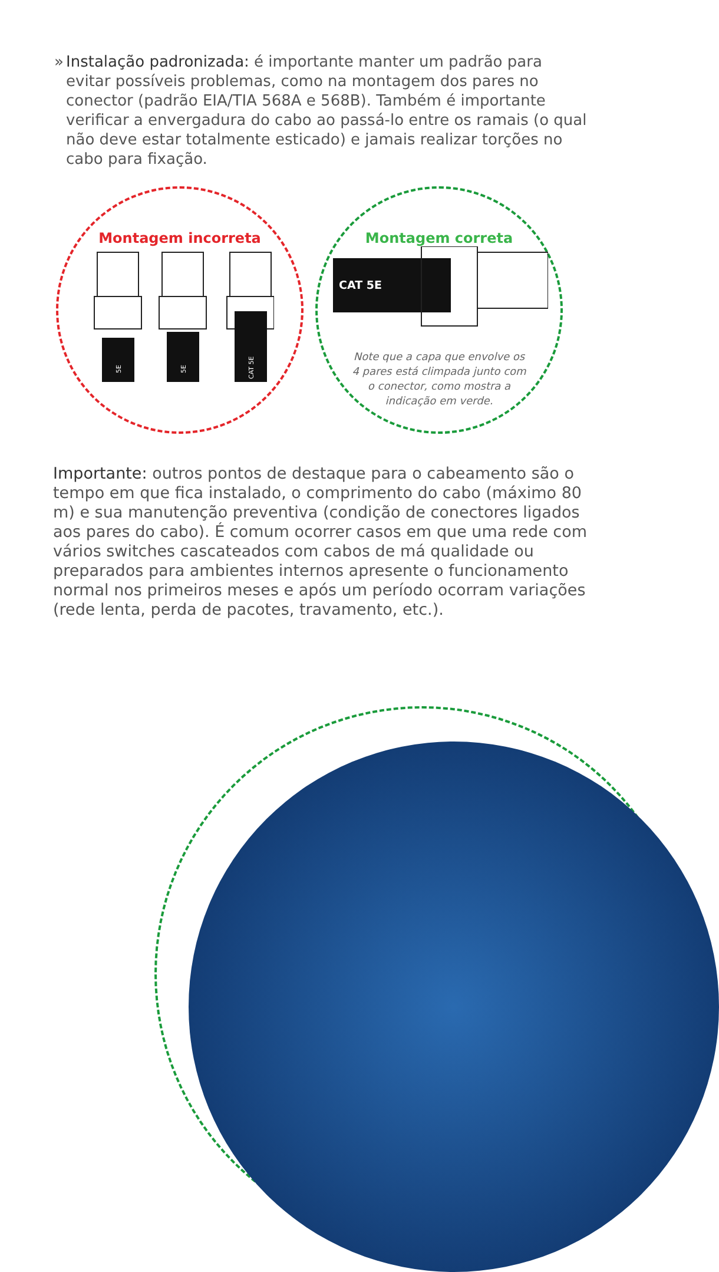» Instalação padronizada: é importante manter um padrão para evitar possíveis problemas, como na montagem dos pares no conector (padrão EIA/TIA 568A e 568B). Também é importante verificar a envergadura do cabo ao passá-lo entre os ramais (o qual não deve estar totalmente esticado) e jamais realizar torções no cabo para fixação.
Montagem incorreta
5E
5E
CAT 5E
Montagem correta
CAT 5E
Note que a capa que envolve os 4 pares está climpada junto com o conector, como mostra a indicação em verde.
Importante: outros pontos de destaque para o cabeamento são o tempo em que fica instalado, o comprimento do cabo (máximo 80 m) e sua manutenção preventiva (condição de conectores ligados aos pares do cabo). É comum ocorrer casos em que uma rede com vários switches cascateados com cabos de má qualidade ou preparados para ambientes internos apresente o funcionamento normal nos primeiros meses e após um período ocorram variações (rede lenta, perda de pacotes, travamento, etc.).